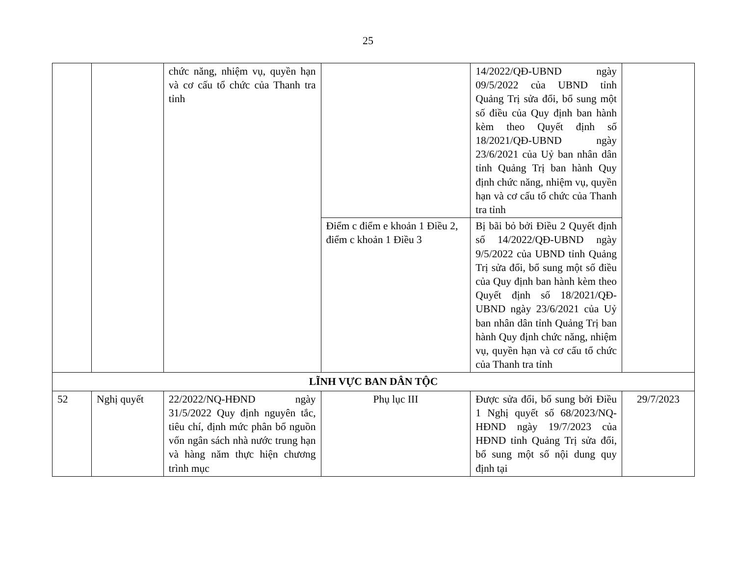25
| | | chức năng, nhiệm vụ, quyền hạn và cơ cấu tổ chức của Thanh tra tỉnh | | 14/2022/QĐ-UBND ngày 09/5/2022 của UBND tỉnh Quảng Trị sửa đổi, bổ sung một số điều của Quy định ban hành kèm theo Quyết định số 18/2021/QĐ-UBND ngày 23/6/2021 của Uỷ ban nhân dân tỉnh Quảng Trị ban hành Quy định chức năng, nhiệm vụ, quyền hạn và cơ cấu tổ chức của Thanh tra tỉnh | |
| | | | Điểm c điểm e khoản 1 Điều 2, điểm c khoản 1 Điều 3 | Bị bãi bỏ bởi Điều 2 Quyết định số 14/2022/QĐ-UBND ngày 9/5/2022 của UBND tỉnh Quảng Trị sửa đổi, bổ sung một số điều của Quy định ban hành kèm theo Quyết định số 18/2021/QĐ-UBND ngày 23/6/2021 của Uỷ ban nhân dân tỉnh Quảng Trị ban hành Quy định chức năng, nhiệm vụ, quyền hạn và cơ cấu tổ chức của Thanh tra tỉnh | |
| LĨNH VỰC BAN DÂN TỘC | | | | | |
| 52 | Nghị quyết | 22/2022/NQ-HĐND ngày 31/5/2022 Quy định nguyên tắc, tiêu chí, định mức phân bổ nguồn vốn ngân sách nhà nước trung hạn và hàng năm thực hiện chương trình mục | Phụ lục III | Được sửa đổi, bổ sung bởi Điều 1 Nghị quyết số 68/2023/NQ-HĐND ngày 19/7/2023 của HĐND tỉnh Quảng Trị sửa đổi, bổ sung một số nội dung quy định tại | 29/7/2023 |